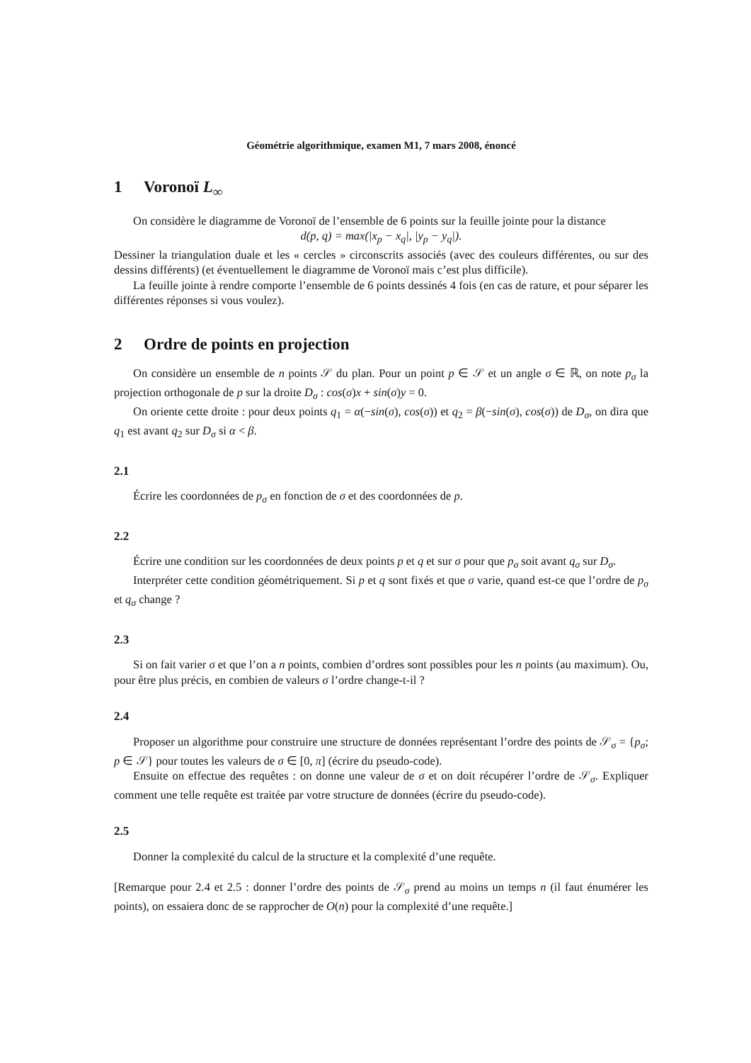Géométrie algorithmique, examen M1, 7 mars 2008, énoncé
1 Voronoï L<sub>∞</sub>
On considère le diagramme de Voronoï de l’ensemble de 6 points sur la feuille jointe pour la distance
d(p, q) = max(|x<sub>p</sub> − x<sub>q</sub>|, |y<sub>p</sub> − y<sub>q</sub>|).
Dessiner la triangulation duale et les « cercles » circonscrits associés (avec des couleurs différentes, ou sur des dessins différents) (et éventuellement le diagramme de Voronoï mais c’est plus difficile).
La feuille jointe à rendre comporte l’ensemble de 6 points dessinés 4 fois (en cas de rature, et pour séparer les différentes réponses si vous voulez).
2 Ordre de points en projection
On considère un ensemble de n points 𝒮 du plan. Pour un point p ∈ 𝒮 et un angle σ ∈ ℝ, on note p<sub>σ</sub> la projection orthogonale de p sur la droite D<sub>σ</sub> : cos(σ)x + sin(σ)y = 0.
On oriente cette droite : pour deux points q<sub>1</sub> = α(−sin(σ), cos(σ)) et q<sub>2</sub> = β(−sin(σ), cos(σ)) de D<sub>σ</sub>, on dira que q<sub>1</sub> est avant q<sub>2</sub> sur D<sub>σ</sub> si α < β.
2.1
Écrire les coordonnées de p<sub>σ</sub> en fonction de σ et des coordonnées de p.
2.2
Écrire une condition sur les coordonnées de deux points p et q et sur σ pour que p<sub>σ</sub> soit avant q<sub>σ</sub> sur D<sub>σ</sub>.
Interpréter cette condition géométriquement. Si p et q sont fixés et que σ varie, quand est-ce que l’ordre de p<sub>σ</sub> et q<sub>σ</sub> change ?
2.3
Si on fait varier σ et que l’on a n points, combien d’ordres sont possibles pour les n points (au maximum). Ou, pour être plus précis, en combien de valeurs σ l’ordre change-t-il ?
2.4
Proposer un algorithme pour construire une structure de données représentant l’ordre des points de 𝒮<sub>σ</sub> = {p<sub>σ</sub>; p ∈ 𝒮} pour toutes les valeurs de σ ∈ [0, π] (écrire du pseudo-code).
Ensuite on effectue des requêtes : on donne une valeur de σ et on doit récupérer l’ordre de 𝒮<sub>σ</sub>. Expliquer comment une telle requête est traitée par votre structure de données (écrire du pseudo-code).
2.5
Donner la complexité du calcul de la structure et la complexité d’une requête.
[Remarque pour 2.4 et 2.5 : donner l’ordre des points de 𝒮<sub>σ</sub> prend au moins un temps n (il faut énumérer les points), on essaiera donc de se rapprocher de O(n) pour la complexité d’une requête.]